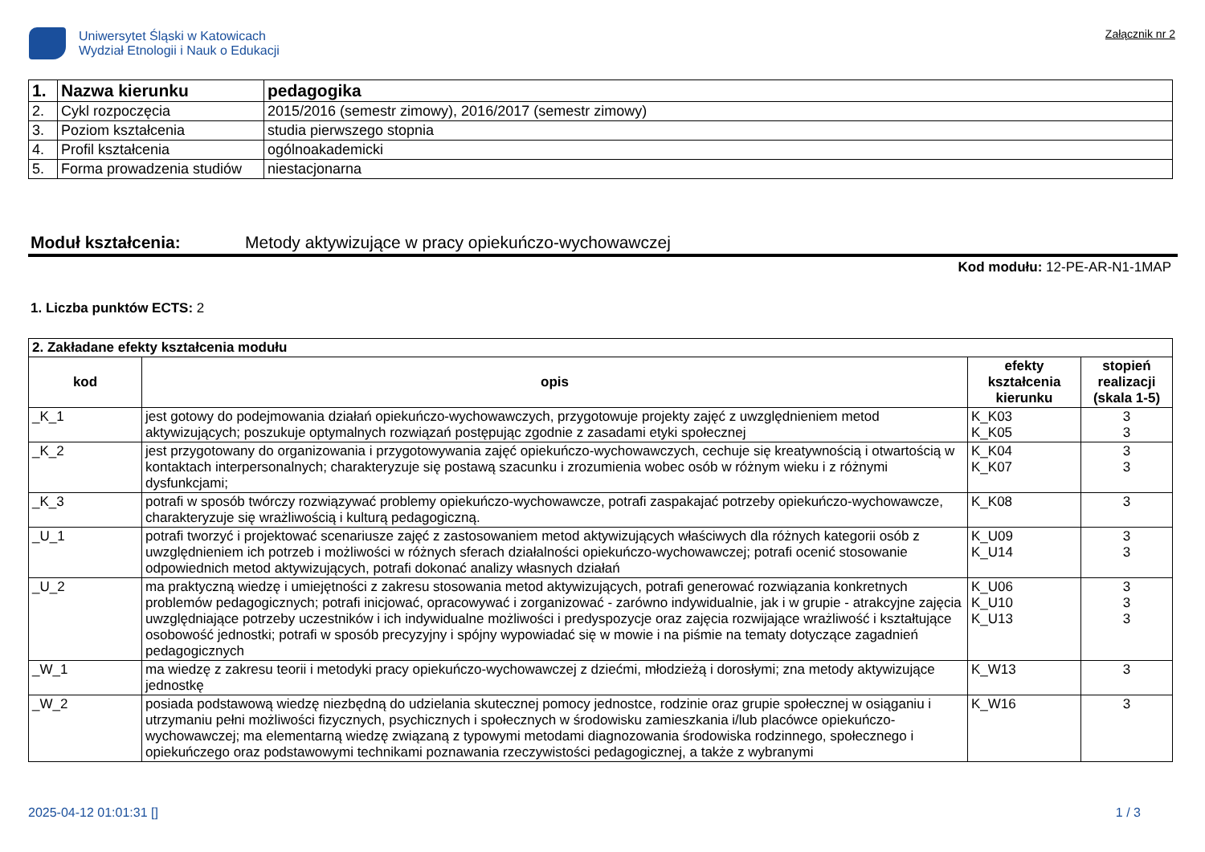Uniwersytet Śląski w Katowicach
Wydział Etnologii i Nauk o Edukacji
Załącznik nr 2
| 1. | Nazwa kierunku | pedagogika |
| 2. | Cykl rozpoczęcia | 2015/2016 (semestr zimowy), 2016/2017 (semestr zimowy) |
| 3. | Poziom kształcenia | studia pierwszego stopnia |
| 4. | Profil kształcenia | ogólnoakademicki |
| 5. | Forma prowadzenia studiów | niestacjonarna |
Moduł kształcenia: Metody aktywizujące w pracy opiekuńczo-wychowawczej
Kod modułu: 12-PE-AR-N1-1MAP
1. Liczba punktów ECTS: 2
| 2. Zakładane efekty kształcenia modułu | | | |
| kod | opis | efekty kształcenia kierunku | stopień realizacji (skala 1-5) |
| _K_1 | jest gotowy do podejmowania działań opiekuńczo-wychowawczych, przygotowuje projekty zajęć z uwzględnieniem metod aktywizujących; poszukuje optymalnych rozwiązań postępując zgodnie z zasadami etyki społecznej | K_K03 K_K05 | 3 3 |
| _K_2 | jest przygotowany do organizowania i przygotowywania zajęć opiekuńczo-wychowawczych, cechuje się kreatywnością i otwartością w kontaktach interpersonalnych; charakteryzuje się postawą szacunku i zrozumienia wobec osób w różnym wieku i z różnymi dysfunkcjami; | K_K04 K_K07 | 3 3 |
| _K_3 | potrafi w sposób twórczy rozwiązywać problemy opiekuńczo-wychowawcze, potrafi zaspakajać potrzeby opiekuńczo-wychowawcze, charakteryzuje się wrażliwością i kulturą pedagogiczną. | K_K08 | 3 |
| _U_1 | potrafi tworzyć i projektować scenariusze zajęć z zastosowaniem metod aktywizujących właściwych dla różnych kategorii osób z uwzględnieniem ich potrzeb i możliwości w różnych sferach działalności opiekuńczo-wychowawczej; potrafi ocenić stosowanie odpowiednich metod aktywizujących, potrafi dokonać analizy własnych działań | K_U09 K_U14 | 3 3 |
| _U_2 | ma praktyczną wiedzę i umiejętności z zakresu stosowania metod aktywizujących, potrafi generować rozwiązania konkretnych problemów pedagogicznych; potrafi inicjować, opracowywać i zorganizować - zarówno indywidualnie, jak i w grupie - atrakcyjne zajęcia uwzględniające potrzeby uczestników i ich indywidualne możliwości i predyspozycje oraz zajęcia rozwijające wrażliwość i kształtujące osobowość jednostki; potrafi w sposób precyzyjny i spójny wypowiadać się w mowie i na piśmie na tematy dotyczące zagadnień pedagogicznych | K_U06 K_U10 K_U13 | 3 3 3 |
| _W_1 | ma wiedzę z zakresu teorii i metodyki pracy opiekuńczo-wychowawczej z dziećmi, młodzieżą i dorosłymi; zna metody aktywizujące jednostkę | K_W13 | 3 |
| _W_2 | posiada podstawową wiedzę niezbędną do udzielania skutecznej pomocy jednostce, rodzinie oraz grupie społecznej w osiąganiu i utrzymaniu pełni możliwości fizycznych, psychicznych i społecznych w środowisku zamieszkania i/lub placówce opiekuńczo-wychowawczej; ma elementarną wiedzę związaną z typowymi metodami diagnozowania środowiska rodzinnego, społecznego i opiekuńczego oraz podstawowymi technikami poznawania rzeczywistości pedagogicznej, a także z wybranymi | K_W16 | 3 |
2025-04-12 01:01:31 [] 1 / 3